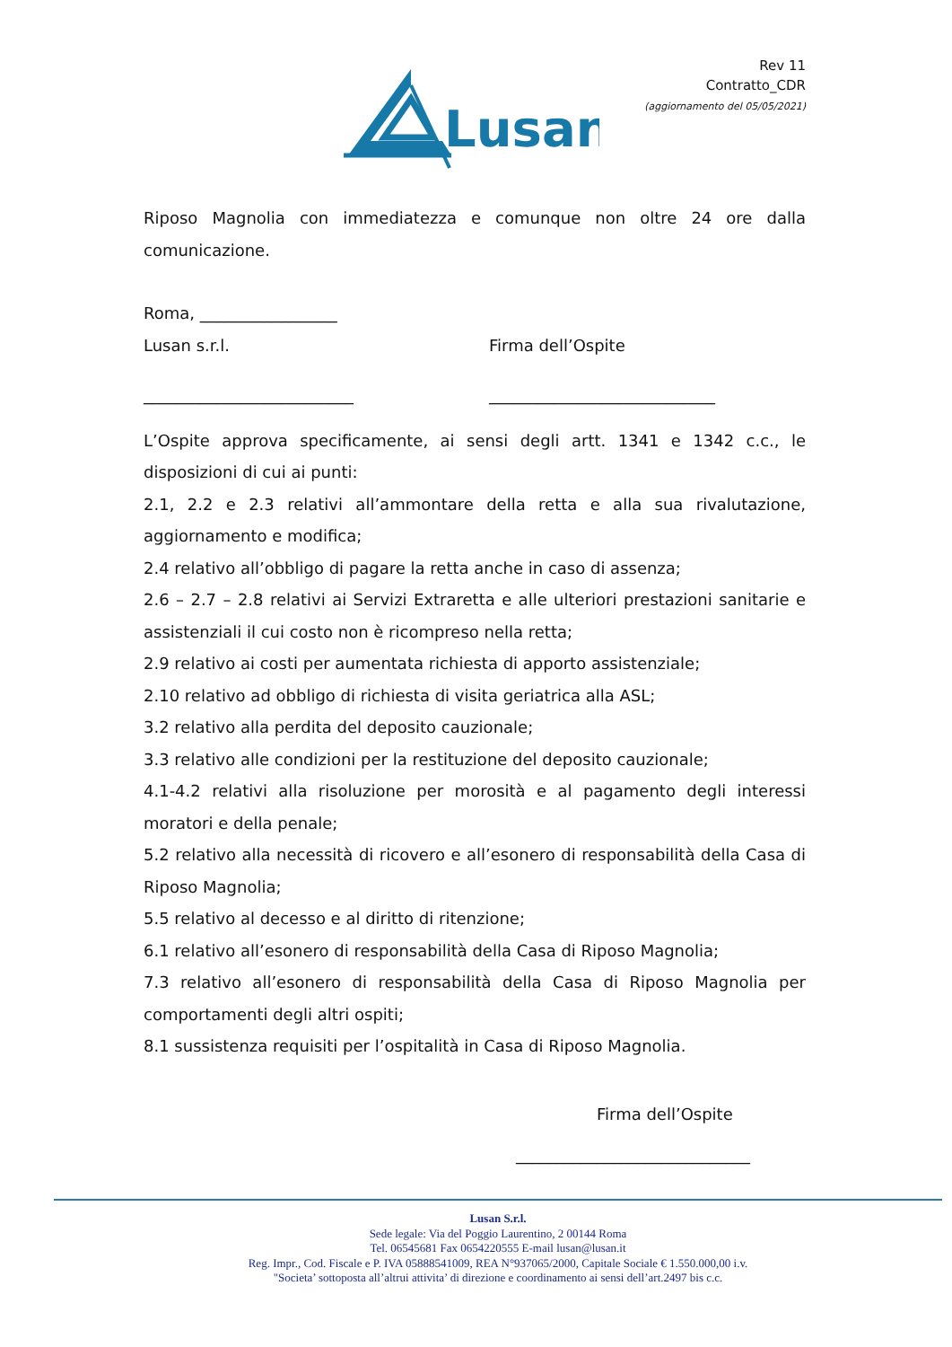Rev 11
Contratto_CDR
(aggiornamento del 05/05/2021)
Lusan
Riposo Magnolia con immediatezza e comunque non oltre 24 ore dalla comunicazione.
Roma, _________________
Lusan s.r.l. Firma dell’Ospite
__________________________ ____________________________
L’Ospite approva specificamente, ai sensi degli artt. 1341 e 1342 c.c., le disposizioni di cui ai punti:
2.1, 2.2 e 2.3 relativi all’ammontare della retta e alla sua rivalutazione, aggiornamento e modifica;
2.4 relativo all’obbligo di pagare la retta anche in caso di assenza;
2.6 – 2.7 – 2.8 relativi ai Servizi Extraretta e alle ulteriori prestazioni sanitarie e assistenziali il cui costo non è ricompreso nella retta;
2.9 relativo ai costi per aumentata richiesta di apporto assistenziale;
2.10 relativo ad obbligo di richiesta di visita geriatrica alla ASL;
3.2 relativo alla perdita del deposito cauzionale;
3.3 relativo alle condizioni per la restituzione del deposito cauzionale;
4.1-4.2 relativi alla risoluzione per morosità e al pagamento degli interessi moratori e della penale;
5.2 relativo alla necessità di ricovero e all’esonero di responsabilità della Casa di Riposo Magnolia;
5.5 relativo al decesso e al diritto di ritenzione;
6.1 relativo all’esonero di responsabilità della Casa di Riposo Magnolia;
7.3 relativo all’esonero di responsabilità della Casa di Riposo Magnolia per comportamenti degli altri ospiti;
8.1 sussistenza requisiti per l’ospitalità in Casa di Riposo Magnolia.
Firma dell’Ospite
_____________________________
Lusan S.r.l.
Sede legale: Via del Poggio Laurentino, 2 00144 Roma
Tel. 06545681 Fax 0654220555 E-mail lusan@lusan.it
Reg. Impr., Cod. Fiscale e P. IVA 05888541009, REA N°937065/2000, Capitale Sociale € 1.550.000,00 i.v.
"Societa’ sottoposta all’altrui attivita’ di direzione e coordinamento ai sensi dell’art.2497 bis c.c.